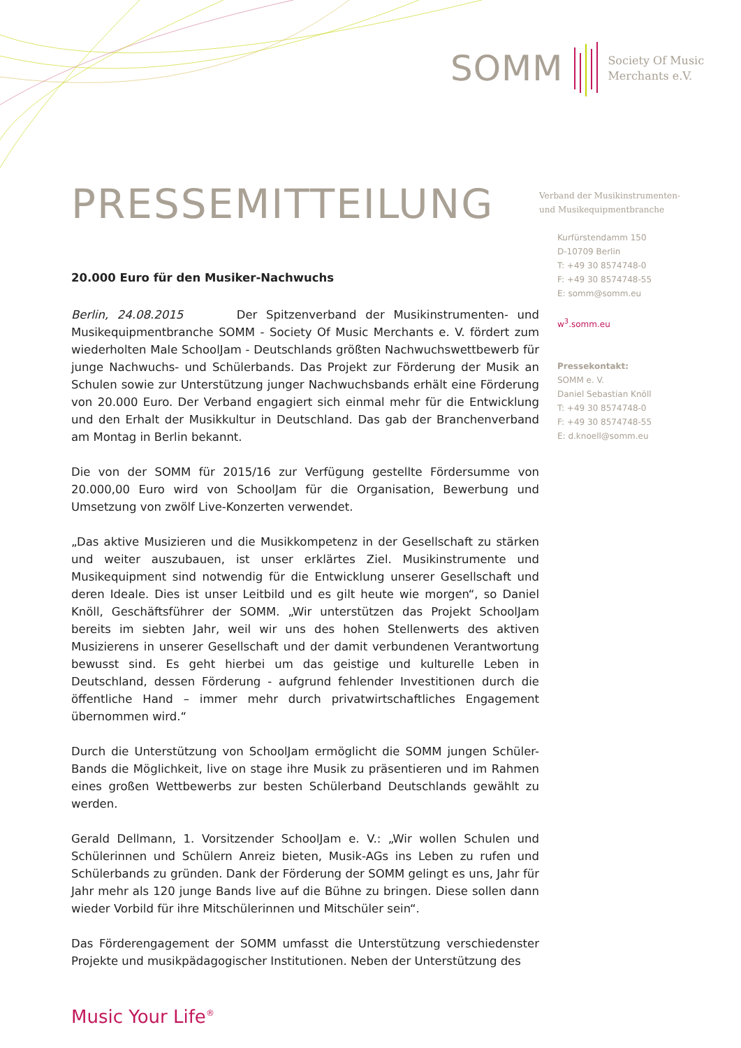SOMM
Society Of Music
Merchants e.V.
PRESSEMITTEILUNG
Verband der Musikinstrumenten-
und Musikequipmentbranche
Kurfürstendamm 150
D-10709 Berlin
T: +49 30 8574748-0
F: +49 30 8574748-55
E: somm@somm.eu
w<sup>3</sup>.somm.eu
Pressekontakt:
SOMM e. V.
Daniel Sebastian Knöll
T: +49 30 8574748-0
F: +49 30 8574748-55
E: d.knoell@somm.eu
20.000 Euro für den Musiker-Nachwuchs
Berlin, 24.08.2015 Der Spitzenverband der Musikinstrumenten- und Musikequipmentbranche SOMM - Society Of Music Merchants e. V. fördert zum wiederholten Male SchoolJam - Deutschlands größten Nachwuchswettbewerb für junge Nachwuchs- und Schülerbands. Das Projekt zur Förderung der Musik an Schulen sowie zur Unterstützung junger Nachwuchsbands erhält eine Förderung von 20.000 Euro. Der Verband engagiert sich einmal mehr für die Entwicklung und den Erhalt der Musikkultur in Deutschland. Das gab der Branchenverband am Montag in Berlin bekannt.
Die von der SOMM für 2015/16 zur Verfügung gestellte Fördersumme von 20.000,00 Euro wird von SchoolJam für die Organisation, Bewerbung und Umsetzung von zwölf Live-Konzerten verwendet.
„Das aktive Musizieren und die Musikkompetenz in der Gesellschaft zu stärken und weiter auszubauen, ist unser erklärtes Ziel. Musikinstrumente und Musikequipment sind notwendig für die Entwicklung unserer Gesellschaft und deren Ideale. Dies ist unser Leitbild und es gilt heute wie morgen“, so Daniel Knöll, Geschäftsführer der SOMM. „Wir unterstützen das Projekt SchoolJam bereits im siebten Jahr, weil wir uns des hohen Stellenwerts des aktiven Musizierens in unserer Gesellschaft und der damit verbundenen Verantwortung bewusst sind. Es geht hierbei um das geistige und kulturelle Leben in Deutschland, dessen Förderung - aufgrund fehlender Investitionen durch die öffentliche Hand – immer mehr durch privatwirtschaftliches Engagement übernommen wird.“
Durch die Unterstützung von SchoolJam ermöglicht die SOMM jungen Schüler-Bands die Möglichkeit, live on stage ihre Musik zu präsentieren und im Rahmen eines großen Wettbewerbs zur besten Schülerband Deutschlands gewählt zu werden.
Gerald Dellmann, 1. Vorsitzender SchoolJam e. V.: „Wir wollen Schulen und Schülerinnen und Schülern Anreiz bieten, Musik-AGs ins Leben zu rufen und Schülerbands zu gründen. Dank der Förderung der SOMM gelingt es uns, Jahr für Jahr mehr als 120 junge Bands live auf die Bühne zu bringen. Diese sollen dann wieder Vorbild für ihre Mitschülerinnen und Mitschüler sein“.
Das Förderengagement der SOMM umfasst die Unterstützung verschiedenster Projekte und musikpädagogischer Institutionen. Neben der Unterstützung des
Music Your Life<sup>®</sup>